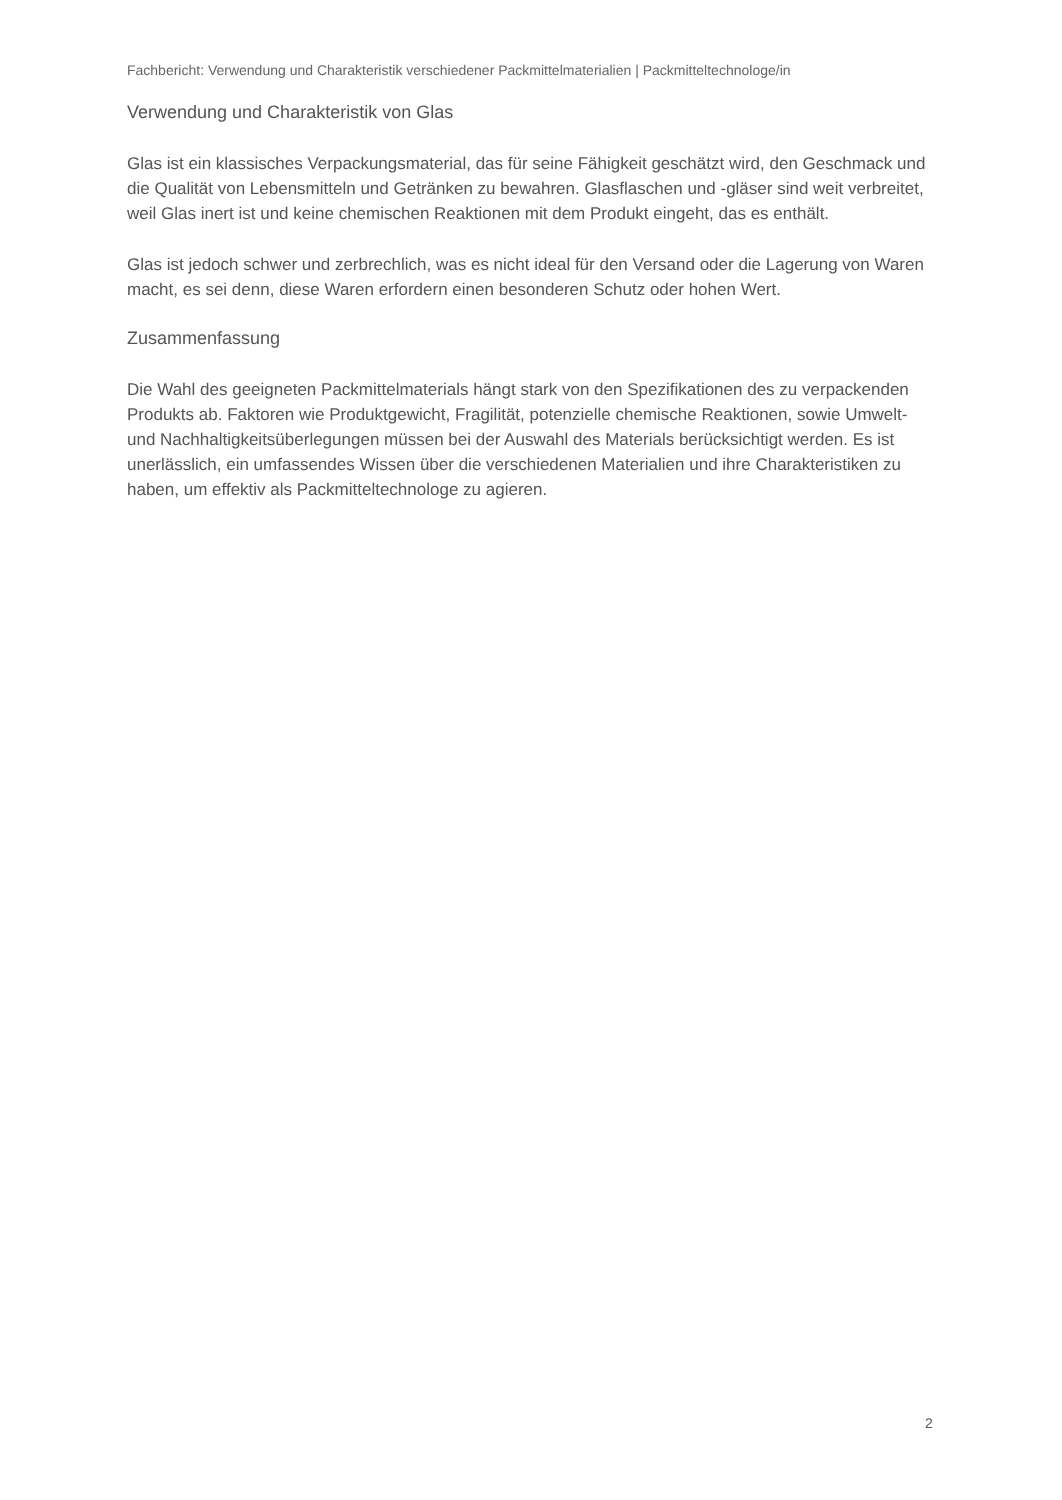Fachbericht: Verwendung und Charakteristik verschiedener Packmittelmaterialien | Packmitteltechnologe/in
Verwendung und Charakteristik von Glas
Glas ist ein klassisches Verpackungsmaterial, das für seine Fähigkeit geschätzt wird, den Geschmack und die Qualität von Lebensmitteln und Getränken zu bewahren. Glasflaschen und -gläser sind weit verbreitet, weil Glas inert ist und keine chemischen Reaktionen mit dem Produkt eingeht, das es enthält.
Glas ist jedoch schwer und zerbrechlich, was es nicht ideal für den Versand oder die Lagerung von Waren macht, es sei denn, diese Waren erfordern einen besonderen Schutz oder hohen Wert.
Zusammenfassung
Die Wahl des geeigneten Packmittelmaterials hängt stark von den Spezifikationen des zu verpackenden Produkts ab. Faktoren wie Produktgewicht, Fragilität, potenzielle chemische Reaktionen, sowie Umwelt- und Nachhaltigkeitsüberlegungen müssen bei der Auswahl des Materials berücksichtigt werden. Es ist unerlässlich, ein umfassendes Wissen über die verschiedenen Materialien und ihre Charakteristiken zu haben, um effektiv als Packmitteltechnologe zu agieren.
2